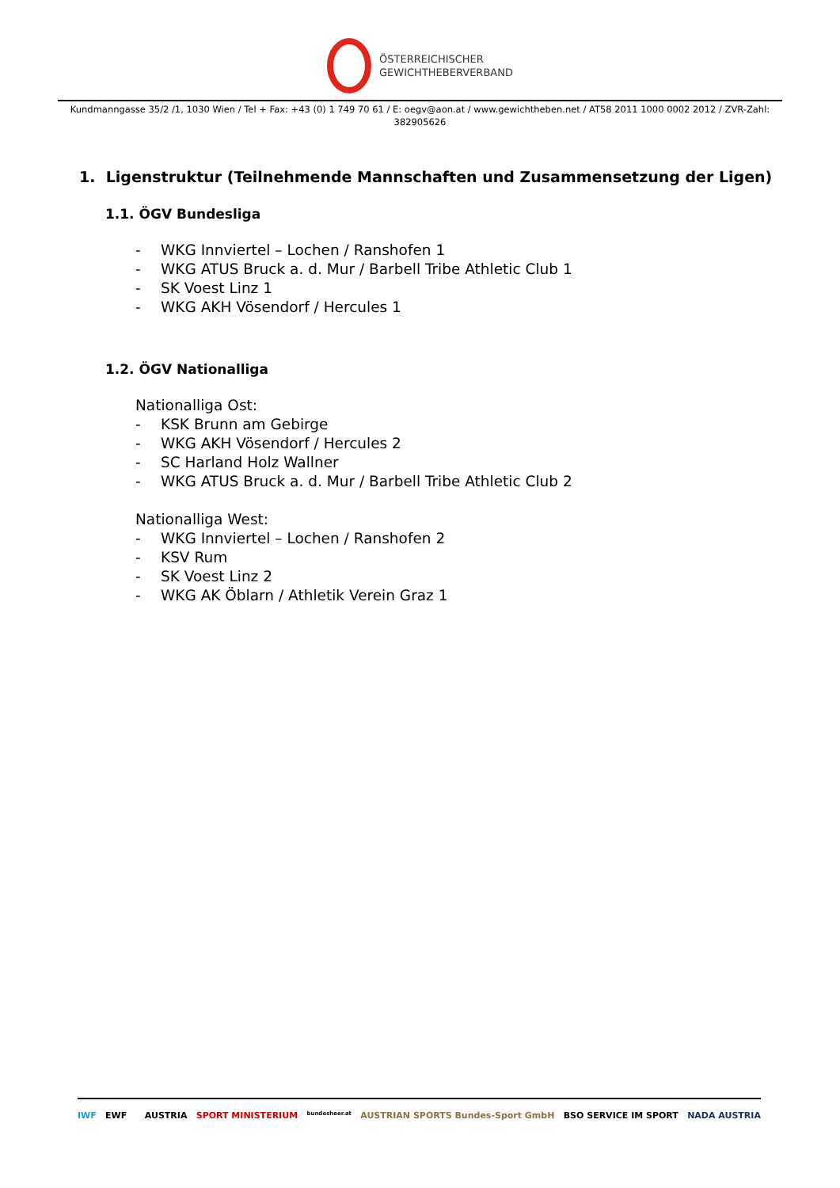ÖSTERREICHISCHER
GEWICHTHEBERVERBAND
Kundmanngasse 35/2 /1, 1030 Wien / Tel + Fax: +43 (0) 1 749 70 61 / E: oegv@aon.at / www.gewichtheben.net / AT58 2011 1000 0002 2012 / ZVR-Zahl: 382905626
1. Ligenstruktur (Teilnehmende Mannschaften und Zusammensetzung der Ligen)
1.1. ÖGV Bundesliga
- WKG Innviertel – Lochen / Ranshofen 1
- WKG ATUS Bruck a. d. Mur / Barbell Tribe Athletic Club 1
- SK Voest Linz 1
- WKG AKH Vösendorf / Hercules 1
1.2. ÖGV Nationalliga
Nationalliga Ost:
- KSK Brunn am Gebirge
- WKG AKH Vösendorf / Hercules 2
- SC Harland Holz Wallner
- WKG ATUS Bruck a. d. Mur / Barbell Tribe Athletic Club 2
Nationalliga West:
- WKG Innviertel – Lochen / Ranshofen 2
- KSV Rum
- SK Voest Linz 2
- WKG AK Öblarn / Athletik Verein Graz 1
IWF EWF AUSTRIA SPORT MINISTERIUM bundesheer.at AUSTRIAN SPORTS Bundes-Sport GmbH BSO SERVICE IM SPORT NADA AUSTRIA